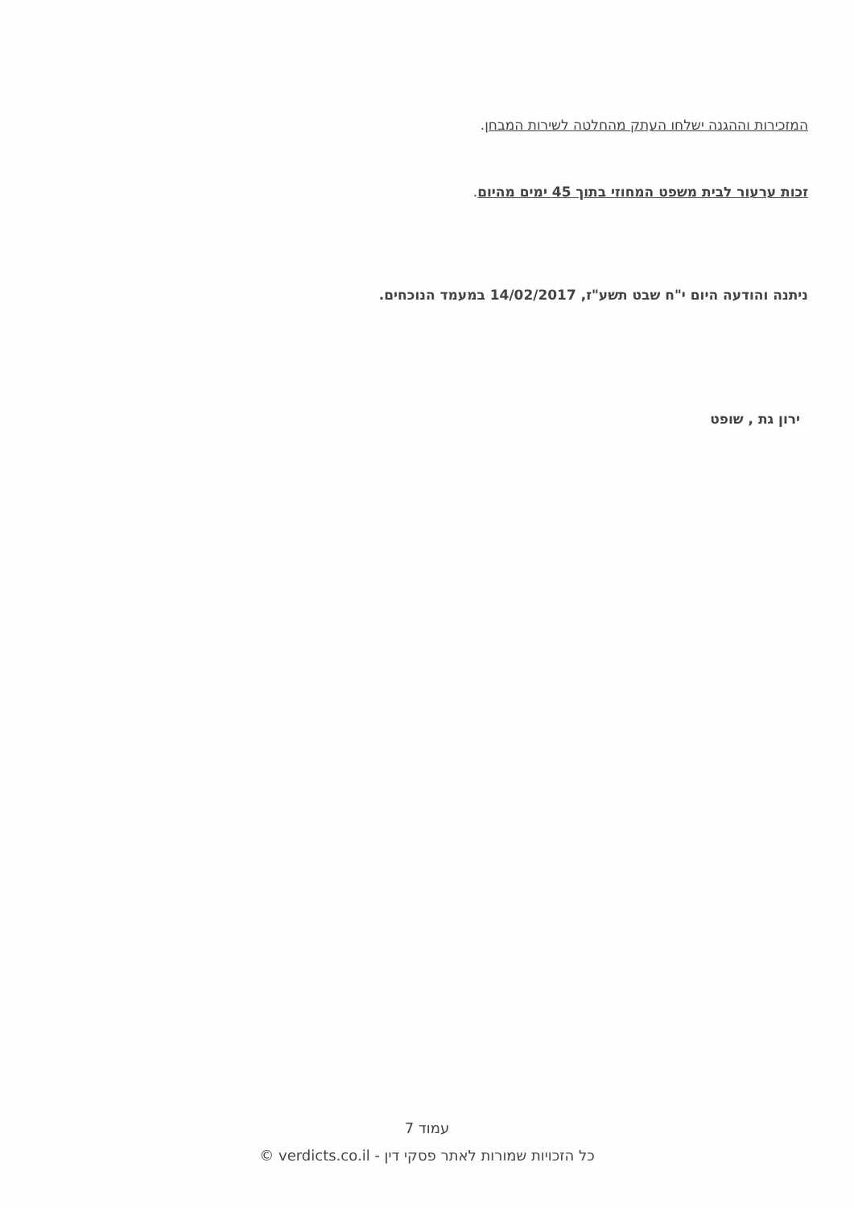המזכירות וההגנה ישלחו העתק מהחלטה לשירות המבחן.
זכות ערעור לבית משפט המחוזי בתוך 45 ימים מהיום.
ניתנה והודעה היום י"ח שבט תשע"ז, 14/02/2017 במעמד הנוכחים.
ירון גת , שופט
עמוד 7
כל הזכויות שמורות לאתר פסקי דין - verdicts.co.il ©